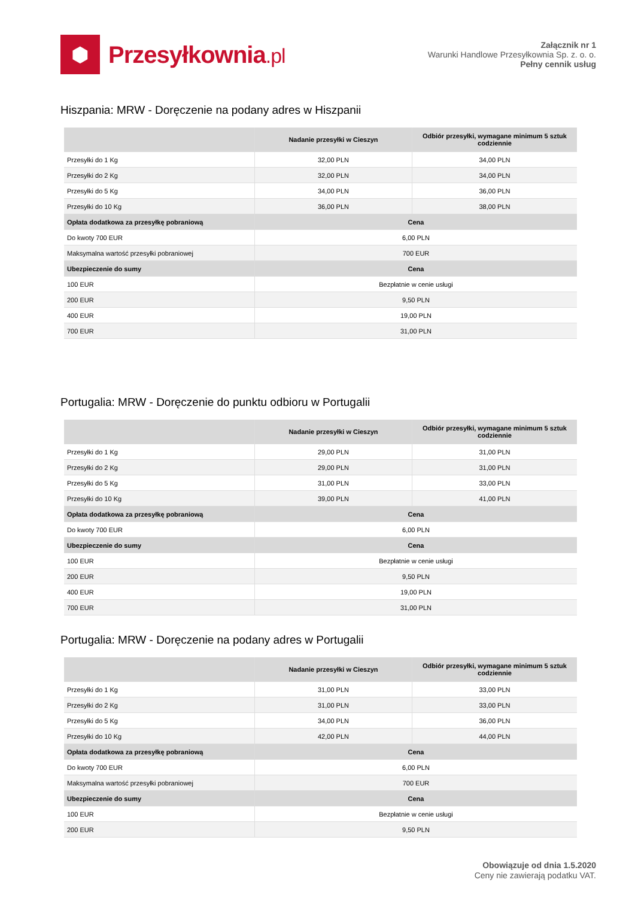⬢
Przesyłkownia.pl
Załącznik nr 1
Warunki Handlowe Przesyłkownia Sp. z. o. o.
Pełny cennik usług
Hiszpania: MRW - Doręczenie na podany adres w Hiszpanii
| | Nadanie przesyłki w Cieszyn | Odbiór przesyłki, wymagane minimum 5 sztuk codziennie |
| --- | --- | --- |
| Przesyłki do 1 Kg | 32,00 PLN | 34,00 PLN |
| Przesyłki do 2 Kg | 32,00 PLN | 34,00 PLN |
| Przesyłki do 5 Kg | 34,00 PLN | 36,00 PLN |
| Przesyłki do 10 Kg | 36,00 PLN | 38,00 PLN |
| Opłata dodatkowa za przesyłkę pobraniową | Cena | |
| Do kwoty 700 EUR | 6,00 PLN | |
| Maksymalna wartość przesyłki pobraniowej | 700 EUR | |
| Ubezpieczenie do sumy | Cena | |
| 100 EUR | Bezpłatnie w cenie usługi | |
| 200 EUR | 9,50 PLN | |
| 400 EUR | 19,00 PLN | |
| 700 EUR | 31,00 PLN | |
Portugalia: MRW - Doręczenie do punktu odbioru w Portugalii
| | Nadanie przesyłki w Cieszyn | Odbiór przesyłki, wymagane minimum 5 sztuk codziennie |
| --- | --- | --- |
| Przesyłki do 1 Kg | 29,00 PLN | 31,00 PLN |
| Przesyłki do 2 Kg | 29,00 PLN | 31,00 PLN |
| Przesyłki do 5 Kg | 31,00 PLN | 33,00 PLN |
| Przesyłki do 10 Kg | 39,00 PLN | 41,00 PLN |
| Opłata dodatkowa za przesyłkę pobraniową | Cena | |
| Do kwoty 700 EUR | 6,00 PLN | |
| Ubezpieczenie do sumy | Cena | |
| 100 EUR | Bezpłatnie w cenie usługi | |
| 200 EUR | 9,50 PLN | |
| 400 EUR | 19,00 PLN | |
| 700 EUR | 31,00 PLN | |
Portugalia: MRW - Doręczenie na podany adres w Portugalii
| | Nadanie przesyłki w Cieszyn | Odbiór przesyłki, wymagane minimum 5 sztuk codziennie |
| --- | --- | --- |
| Przesyłki do 1 Kg | 31,00 PLN | 33,00 PLN |
| Przesyłki do 2 Kg | 31,00 PLN | 33,00 PLN |
| Przesyłki do 5 Kg | 34,00 PLN | 36,00 PLN |
| Przesyłki do 10 Kg | 42,00 PLN | 44,00 PLN |
| Opłata dodatkowa za przesyłkę pobraniową | Cena | |
| Do kwoty 700 EUR | 6,00 PLN | |
| Maksymalna wartość przesyłki pobraniowej | 700 EUR | |
| Ubezpieczenie do sumy | Cena | |
| 100 EUR | Bezpłatnie w cenie usługi | |
| 200 EUR | 9,50 PLN | |
Obowiązuje od dnia 1.5.2020
Ceny nie zawierają podatku VAT.